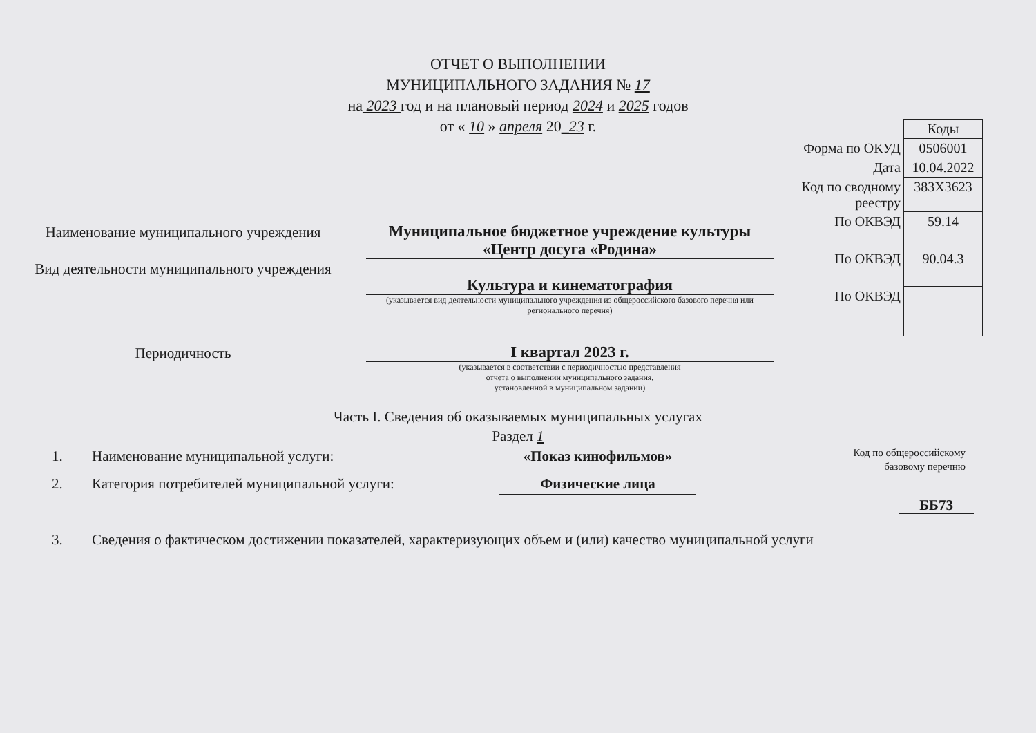ОТЧЕТ О ВЫПОЛНЕНИИ
МУНИЦИПАЛЬНОГО ЗАДАНИЯ № 17
на 2023 год и на плановый период 2024 и 2025 годов
от « 10 » апреля 20_23 г.
Наименование муниципального учреждения
Муниципальное бюджетное учреждение культуры «Центр досуга «Родина»
Вид деятельности муниципального учреждения
Культура и кинематография
(указывается вид деятельности муниципального учреждения из общероссийского базового перечня или регионального перечня)
Периодичность
I квартал 2023 г.
(указывается в соответствии с периодичностью представления
отчета о выполнении муниципального задания,
установленной в муниципальном задании)
| | Коды |
| Форма по ОКУД | 0506001 |
| Дата | 10.04.2022 |
| Код по сводному реестру | 383Х3623 |
| По ОКВЭД | 59.14 |
| По ОКВЭД | 90.04.3 |
| По ОКВЭД | |
Часть I. Сведения об оказываемых муниципальных услугах
Раздел 1
1. Наименование муниципальной услуги: «Показ кинофильмов» Код по общероссийскому
базовому перечню
2. Категория потребителей муниципальной услуги: Физические лица
ББ73
3. Сведения о фактическом достижении показателей, характеризующих объем и (или) качество муниципальной услуги